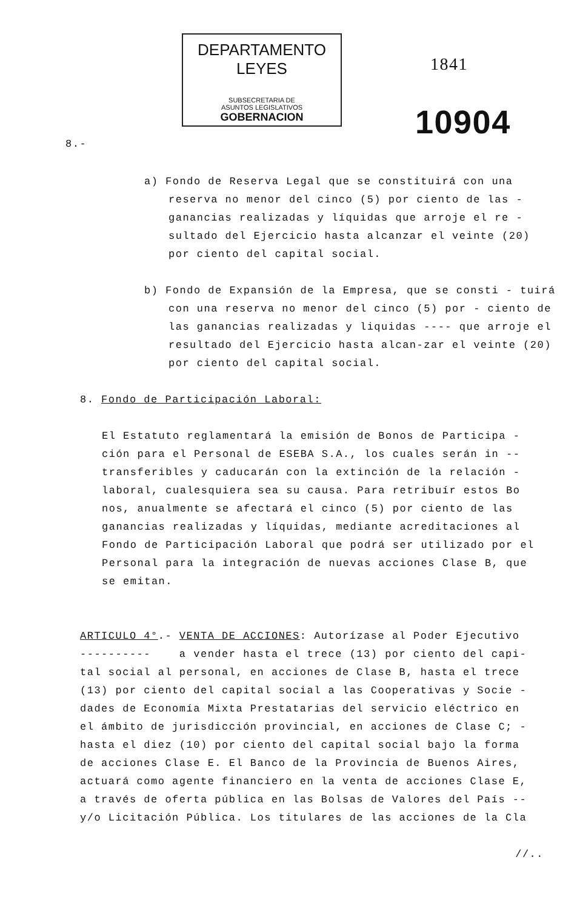DEPARTAMENTO LEYES
SUBSECRETARIA DE
ASUNTOS LEGISLATIVOS
GOBERNACION
1841
10904
8.-
a) Fondo de Reserva Legal que se constituirá con una reserva no menor del cinco (5) por ciento de las - ganancias realizadas y líquidas que arroje el re - sultado del Ejercicio hasta alcanzar el veinte (20) por ciento del capital social.
b) Fondo de Expansión de la Empresa, que se consti - tuirá con una reserva no menor del cinco (5) por - ciento de las ganancias realizadas y liquidas ---- que arroje el resultado del Ejercicio hasta alcan-zar el veinte (20) por ciento del capital social.
8. Fondo de Participación Laboral:
El Estatuto reglamentará la emisión de Bonos de Participa - ción para el Personal de ESEBA S.A., los cuales serán in -- transferibles y caducarán con la extinción de la relación - laboral, cualesquiera sea su causa. Para retribuír estos Bo nos, anualmente se afectará el cinco (5) por ciento de las ganancias realizadas y líquidas, mediante acreditaciones al Fondo de Participación Laboral que podrá ser utilizado por el Personal para la integración de nuevas acciones Clase B, que se emitan.
ARTICULO 4°.- VENTA DE ACCIONES: Autorízase al Poder Ejecutivo
---------- a vender hasta el trece (13) por ciento del capi-tal social al personal, en acciones de Clase B, hasta el trece (13) por ciento del capital social a las Cooperativas y Socie - dades de Economía Mixta Prestatarias del servicio eléctrico en el ámbito de jurisdicción provincial, en acciones de Clase C; - hasta el diez (10) por ciento del capital social bajo la forma de acciones Clase E. El Banco de la Provincia de Buenos Aires, actuará como agente financiero en la venta de acciones Clase E, a través de oferta pública en las Bolsas de Valores del País -- y/o Licitación Pública. Los titulares de las acciones de la Cla
//..